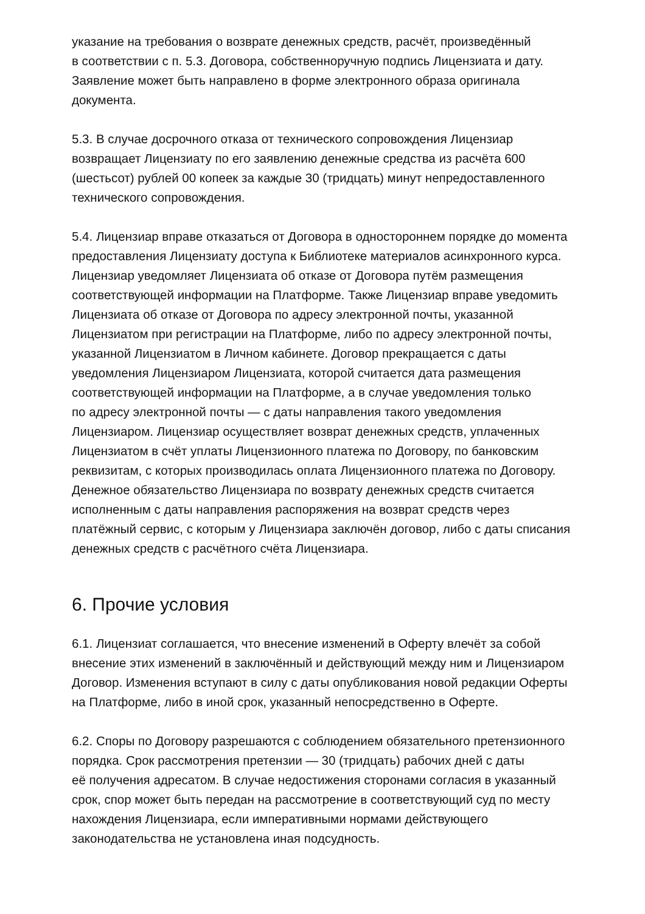указание на требования о возврате денежных средств, расчёт, произведённый
в соответствии с п. 5.3. Договора, собственноручную подпись Лицензиата и дату.
Заявление может быть направлено в форме электронного образа оригинала
документа.
5.3. В случае досрочного отказа от технического сопровождения Лицензиар
возвращает Лицензиату по его заявлению денежные средства из расчёта 600
(шестьсот) рублей 00 копеек за каждые 30 (тридцать) минут непредоставленного
технического сопровождения.
5.4. Лицензиар вправе отказаться от Договора в одностороннем порядке до момента
предоставления Лицензиату доступа к Библиотеке материалов асинхронного курса.
Лицензиар уведомляет Лицензиата об отказе от Договора путём размещения
соответствующей информации на Платформе. Также Лицензиар вправе уведомить
Лицензиата об отказе от Договора по адресу электронной почты, указанной
Лицензиатом при регистрации на Платформе, либо по адресу электронной почты,
указанной Лицензиатом в Личном кабинете. Договор прекращается с даты
уведомления Лицензиаром Лицензиата, которой считается дата размещения
соответствующей информации на Платформе, а в случае уведомления только
по адресу электронной почты — с даты направления такого уведомления
Лицензиаром. Лицензиар осуществляет возврат денежных средств, уплаченных
Лицензиатом в счёт уплаты Лицензионного платежа по Договору, по банковским
реквизитам, с которых производилась оплата Лицензионного платежа по Договору.
Денежное обязательство Лицензиара по возврату денежных средств считается
исполненным с даты направления распоряжения на возврат средств через
платёжный сервис, с которым у Лицензиара заключён договор, либо с даты списания
денежных средств с расчётного счёта Лицензиара.
6. Прочие условия
6.1. Лицензиат соглашается, что внесение изменений в Оферту влечёт за собой
внесение этих изменений в заключённый и действующий между ним и Лицензиаром
Договор. Изменения вступают в силу с даты опубликования новой редакции Оферты
на Платформе, либо в иной срок, указанный непосредственно в Оферте.
6.2. Споры по Договору разрешаются с соблюдением обязательного претензионного
порядка. Срок рассмотрения претензии — 30 (тридцать) рабочих дней с даты
её получения адресатом. В случае недостижения сторонами согласия в указанный
срок, спор может быть передан на рассмотрение в соответствующий суд по месту
нахождения Лицензиара, если императивными нормами действующего
законодательства не установлена иная подсудность.